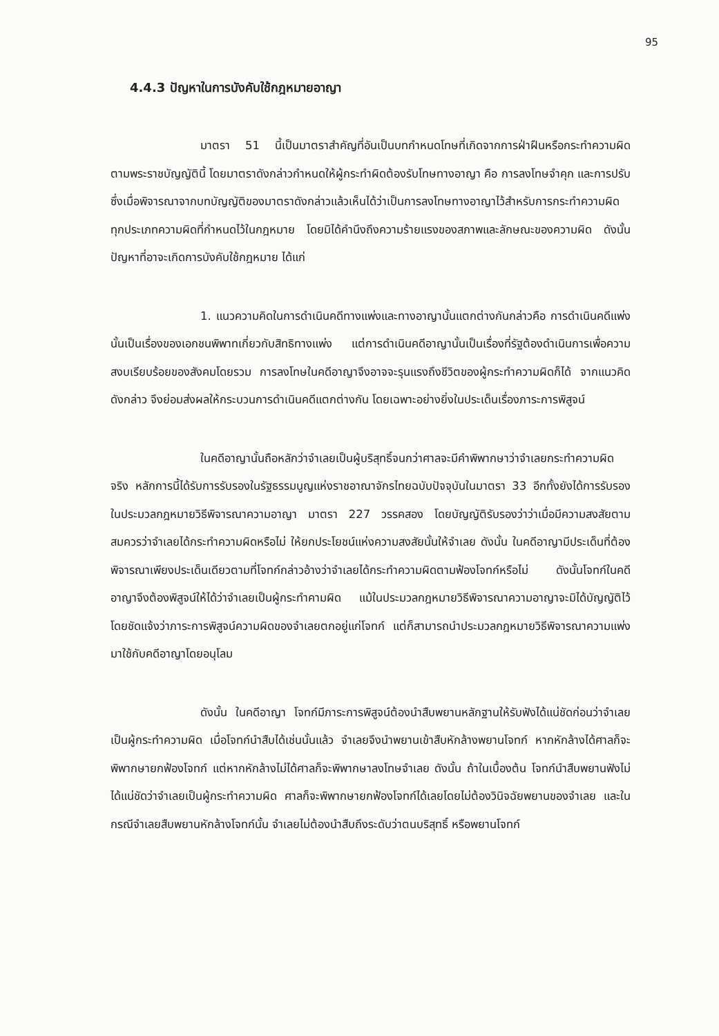95
4.4.3 ปัญหาในการบังคับใช้กฎหมายอาญา
มาตรา 51 นี้เป็นมาตราสำคัญที่อันเป็นบทกำหนดโทษที่เกิดจากการฝ่าฝืนหรือกระทำความผิดตามพระราชบัญญัตินี้ โดยมาตราดังกล่าวกำหนดให้ผู้กระทำผิดต้องรับโทษทางอาญา คือ การลงโทษจำคุก และการปรับ ซึ่งเมื่อพิจารณาจากบทบัญญัติของมาตราดังกล่าวแล้วเห็นได้ว่าเป็นการลงโทษทางอาญาไว้สำหรับการกระทำความผิดทุกประเภทความผิดที่กำหนดไว้ในกฎหมาย โดยมิได้คำนึงถึงความร้ายแรงของสภาพและลักษณะของความผิด ดังนั้น ปัญหาที่อาจะเกิดการบังคับใช้กฎหมาย ได้แก่
1. แนวความคิดในการดำเนินคดีทางแพ่งและทางอาญานั้นแตกต่างกันกล่าวคือ การดำเนินคดีแพ่งนั้นเป็นเรื่องของเอกชนพิพาทเกี่ยวกับสิทธิทางแพ่ง แต่การดำเนินคดีอาญานั้นเป็นเรื่องที่รัฐต้องดำเนินการเพื่อความสงบเรียบร้อยของสังคมโดยรวม การลงโทษในคดีอาญาจึงอาจจะรุนแรงถึงชีวิตของผู้กระทำความผิดก็ได้ จากแนวคิดดังกล่าว จึงย่อมส่งผลให้กระบวนการดำเนินคดีแตกต่างกัน โดยเฉพาะอย่างยิ่งในประเด็นเรื่องภาระการพิสูจน์
ในคดีอาญานั้นถือหลักว่าจำเลยเป็นผู้บริสุทธิ์จนกว่าศาลจะมีคำพิพากษาว่าจำเลยกระทำความผิดจริง หลักการนี้ได้รับการรับรองในรัฐธรรมนูญแห่งราชอาณาจักรไทยฉบับปัจจุบันในมาตรา 33 อีกทั้งยังได้การรับรองในประมวลกฎหมายวิธีพิจารณาความอาญา มาตรา 227 วรรคสอง โดยบัญญัติรับรองว่าว่าเมื่อมีความสงสัยตามสมควรว่าจำเลยได้กระทำความผิดหรือไม่ ให้ยกประโยชน์แห่งความสงสัยนั้นให้จำเลย ดังนั้น ในคดีอาญามีประเด็นที่ต้องพิจารณาเพียงประเด็นเดียวตามที่โจทก์กล่าวอ้างว่าจำเลยได้กระทำความผิดตามฟ้องโจทก์หรือไม่ ดังนั้นโจทก์ในคดีอาญาจึงต้องพิสูจน์ให้ได้ว่าจำเลยเป็นผู้กระทำคามผิด แม้ในประมวลกฎหมายวิธีพิจารณาความอาญาจะมิได้บัญญัติไว้โดยชัดแจ้งว่าภาระการพิสูจน์ความผิดของจำเลยตกอยู่แก่โจทก์ แต่ก็สามารถนำประมวลกฎหมายวิธีพิจารณาความแพ่งมาใช้กับคดีอาญาโดยอนุโลม
ดังนั้น ในคดีอาญา โจทก์มีภาระการพิสูจน์ต้องนำสืบพยานหลักฐานให้รับฟังได้แน่ชัดก่อนว่าจำเลยเป็นผู้กระทำความผิด เมื่อโจทก์นำสืบได้เช่นนั้นแล้ว จำเลยจึงนำพยานเข้าสืบหักล้างพยานโจทก์ หากหักล้างได้ศาลก็จะพิพากษายกฟ้องโจทก์ แต่หากหักล้างไม่ได้ศาลก็จะพิพากษาลงโทษจำเลย ดังนั้น ถ้าในเบื้องต้น โจทก์นำสืบพยานฟังไม่ได้แน่ชัดว่าจำเลยเป็นผู้กระทำความผิด ศาลก็จะพิพากษายกฟ้องโจทก์ได้เลยโดยไม่ต้องวินิจฉัยพยานของจำเลย และในกรณีจำเลยสืบพยานหักล้างโจทก์นั้น จำเลยไม่ต้องนำสืบถึงระดับว่าตนบริสุทธิ์ หรือพยานโจทก์